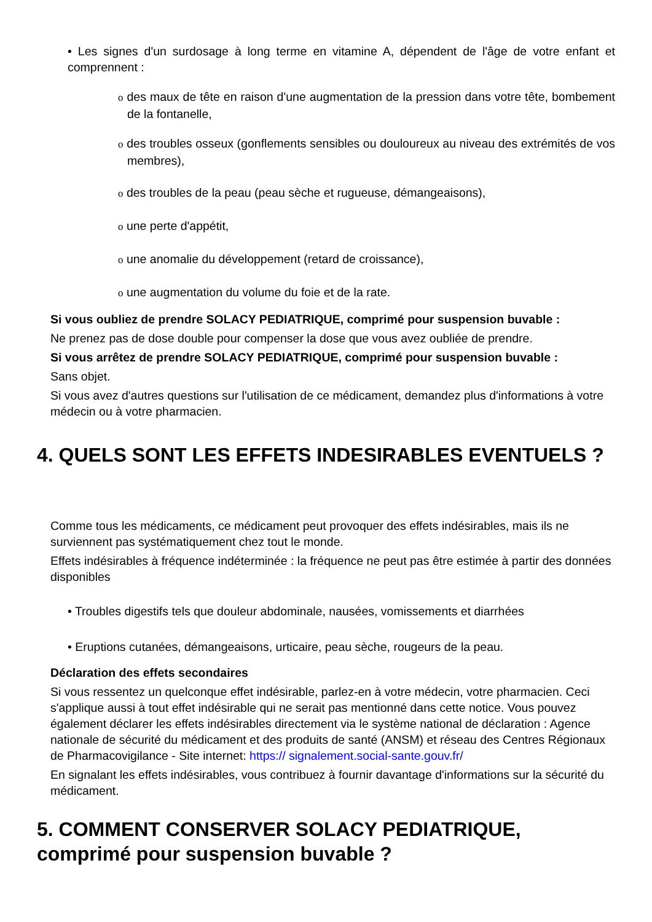• Les signes d'un surdosage à long terme en vitamine A, dépendent de l'âge de votre enfant et comprennent :
o des maux de tête en raison d'une augmentation de la pression dans votre tête, bombement de la fontanelle,
o des troubles osseux (gonflements sensibles ou douloureux au niveau des extrémités de vos membres),
o des troubles de la peau (peau sèche et rugueuse, démangeaisons),
o une perte d'appétit,
o une anomalie du développement (retard de croissance),
o une augmentation du volume du foie et de la rate.
Si vous oubliez de prendre SOLACY PEDIATRIQUE, comprimé pour suspension buvable :
Ne prenez pas de dose double pour compenser la dose que vous avez oubliée de prendre.
Si vous arrêtez de prendre SOLACY PEDIATRIQUE, comprimé pour suspension buvable :
Sans objet.
Si vous avez d'autres questions sur l'utilisation de ce médicament, demandez plus d'informations à votre médecin ou à votre pharmacien.
4. QUELS SONT LES EFFETS INDESIRABLES EVENTUELS ?
Comme tous les médicaments, ce médicament peut provoquer des effets indésirables, mais ils ne surviennent pas systématiquement chez tout le monde.
Effets indésirables à fréquence indéterminée : la fréquence ne peut pas être estimée à partir des données disponibles
• Troubles digestifs tels que douleur abdominale, nausées, vomissements et diarrhées
• Eruptions cutanées, démangeaisons, urticaire, peau sèche, rougeurs de la peau.
Déclaration des effets secondaires
Si vous ressentez un quelconque effet indésirable, parlez-en à votre médecin, votre pharmacien. Ceci s'applique aussi à tout effet indésirable qui ne serait pas mentionné dans cette notice. Vous pouvez également déclarer les effets indésirables directement via le système national de déclaration : Agence nationale de sécurité du médicament et des produits de santé (ANSM) et réseau des Centres Régionaux de Pharmacovigilance - Site internet: https:// signalement.social-sante.gouv.fr/
En signalant les effets indésirables, vous contribuez à fournir davantage d'informations sur la sécurité du médicament.
5. COMMENT CONSERVER SOLACY PEDIATRIQUE, comprimé pour suspension buvable ?